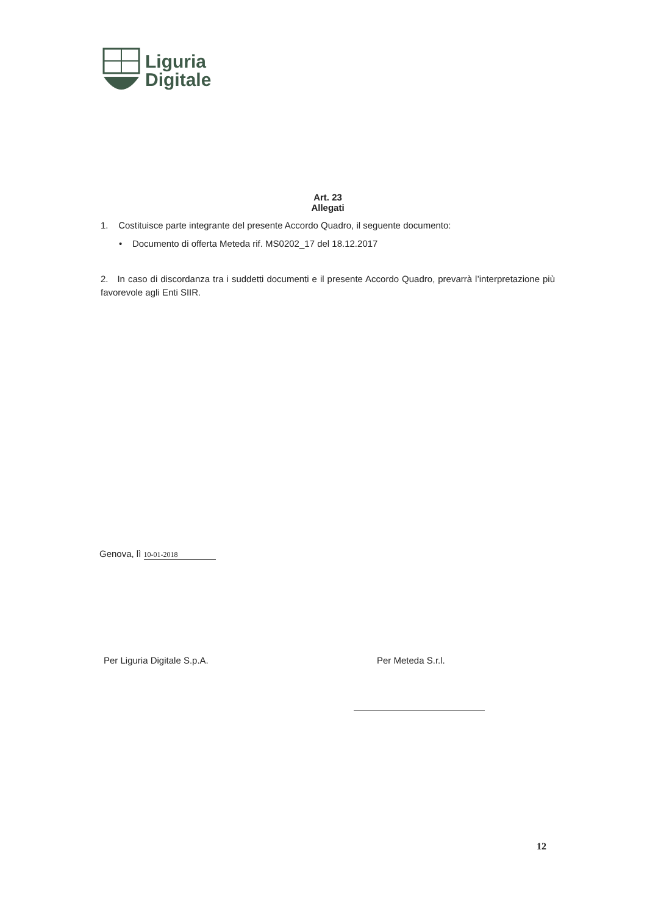Liguria
Digitale
Art. 23
Allegati
1. Costituisce parte integrante del presente Accordo Quadro, il seguente documento:
• Documento di offerta Meteda rif. MS0202_17 del 18.12.2017
2. In caso di discordanza tra i suddetti documenti e il presente Accordo Quadro, prevarrà l’interpretazione più favorevole agli Enti SIIR.
Genova, lì 10-01-2018
Per Liguria Digitale S.p.A. Per Meteda S.r.l.
12